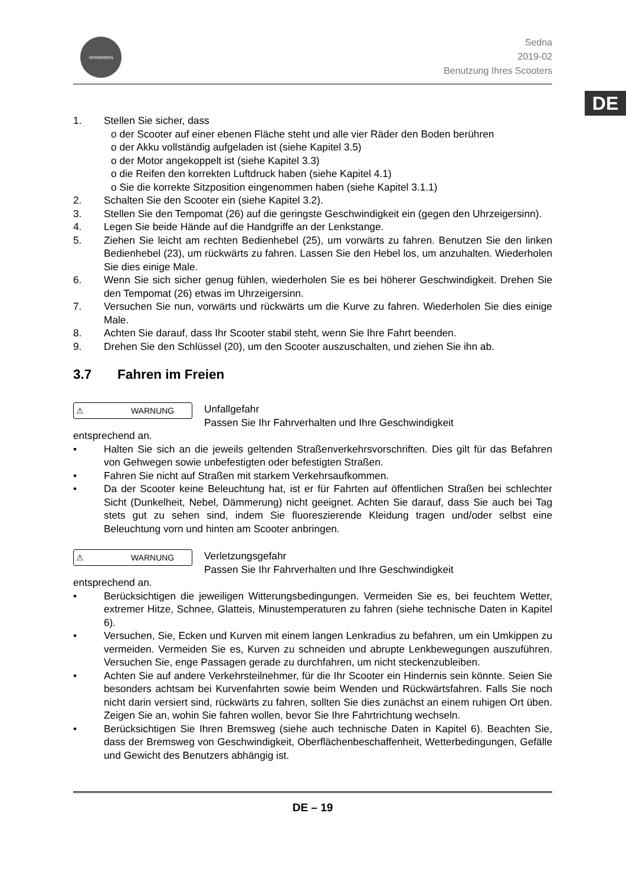DE
VERMEIREN
Sedna
2019-02
Benutzung Ihres Scooters
1. Stellen Sie sicher, dass
o der Scooter auf einer ebenen Fläche steht und alle vier Räder den Boden berühren
o der Akku vollständig aufgeladen ist (siehe Kapitel 3.5)
o der Motor angekoppelt ist (siehe Kapitel 3.3)
o die Reifen den korrekten Luftdruck haben (siehe Kapitel 4.1)
o Sie die korrekte Sitzposition eingenommen haben (siehe Kapitel 3.1.1)
2. Schalten Sie den Scooter ein (siehe Kapitel 3.2).
3. Stellen Sie den Tempomat (26) auf die geringste Geschwindigkeit ein (gegen den Uhrzeigersinn).
4. Legen Sie beide Hände auf die Handgriffe an der Lenkstange.
5. Ziehen Sie leicht am rechten Bedienhebel (25), um vorwärts zu fahren. Benutzen Sie den linken Bedienhebel (23), um rückwärts zu fahren. Lassen Sie den Hebel los, um anzuhalten. Wiederholen Sie dies einige Male.
6. Wenn Sie sich sicher genug fühlen, wiederholen Sie es bei höherer Geschwindigkeit. Drehen Sie den Tempomat (26) etwas im Uhrzeigersinn.
7. Versuchen Sie nun, vorwärts und rückwärts um die Kurve zu fahren. Wiederholen Sie dies einige Male.
8. Achten Sie darauf, dass Ihr Scooter stabil steht, wenn Sie Ihre Fahrt beenden.
9. Drehen Sie den Schlüssel (20), um den Scooter auszuschalten, und ziehen Sie ihn ab.
3.7 Fahren im Freien
⚠ WARNUNG
Unfallgefahr
Passen Sie Ihr Fahrverhalten und Ihre Geschwindigkeit
entsprechend an.
• Halten Sie sich an die jeweils geltenden Straßenverkehrsvorschriften. Dies gilt für das Befahren von Gehwegen sowie unbefestigten oder befestigten Straßen.
• Fahren Sie nicht auf Straßen mit starkem Verkehrsaufkommen.
• Da der Scooter keine Beleuchtung hat, ist er für Fahrten auf öffentlichen Straßen bei schlechter Sicht (Dunkelheit, Nebel, Dämmerung) nicht geeignet. Achten Sie darauf, dass Sie auch bei Tag stets gut zu sehen sind, indem Sie fluoreszierende Kleidung tragen und/oder selbst eine Beleuchtung vorn und hinten am Scooter anbringen.
⚠ WARNUNG
Verletzungsgefahr
Passen Sie Ihr Fahrverhalten und Ihre Geschwindigkeit
entsprechend an.
• Berücksichtigen die jeweiligen Witterungsbedingungen. Vermeiden Sie es, bei feuchtem Wetter, extremer Hitze, Schnee, Glatteis, Minustemperaturen zu fahren (siehe technische Daten in Kapitel 6).
• Versuchen, Sie, Ecken und Kurven mit einem langen Lenkradius zu befahren, um ein Umkippen zu vermeiden. Vermeiden Sie es, Kurven zu schneiden und abrupte Lenkbewegungen auszuführen. Versuchen Sie, enge Passagen gerade zu durchfahren, um nicht steckenzubleiben.
• Achten Sie auf andere Verkehrsteilnehmer, für die Ihr Scooter ein Hindernis sein könnte. Seien Sie besonders achtsam bei Kurvenfahrten sowie beim Wenden und Rückwärtsfahren. Falls Sie noch nicht darin versiert sind, rückwärts zu fahren, sollten Sie dies zunächst an einem ruhigen Ort üben. Zeigen Sie an, wohin Sie fahren wollen, bevor Sie Ihre Fahrtrichtung wechseln.
• Berücksichtigen Sie Ihren Bremsweg (siehe auch technische Daten in Kapitel 6). Beachten Sie, dass der Bremsweg von Geschwindigkeit, Oberflächenbeschaffenheit, Wetterbedingungen, Gefälle und Gewicht des Benutzers abhängig ist.
DE – 19